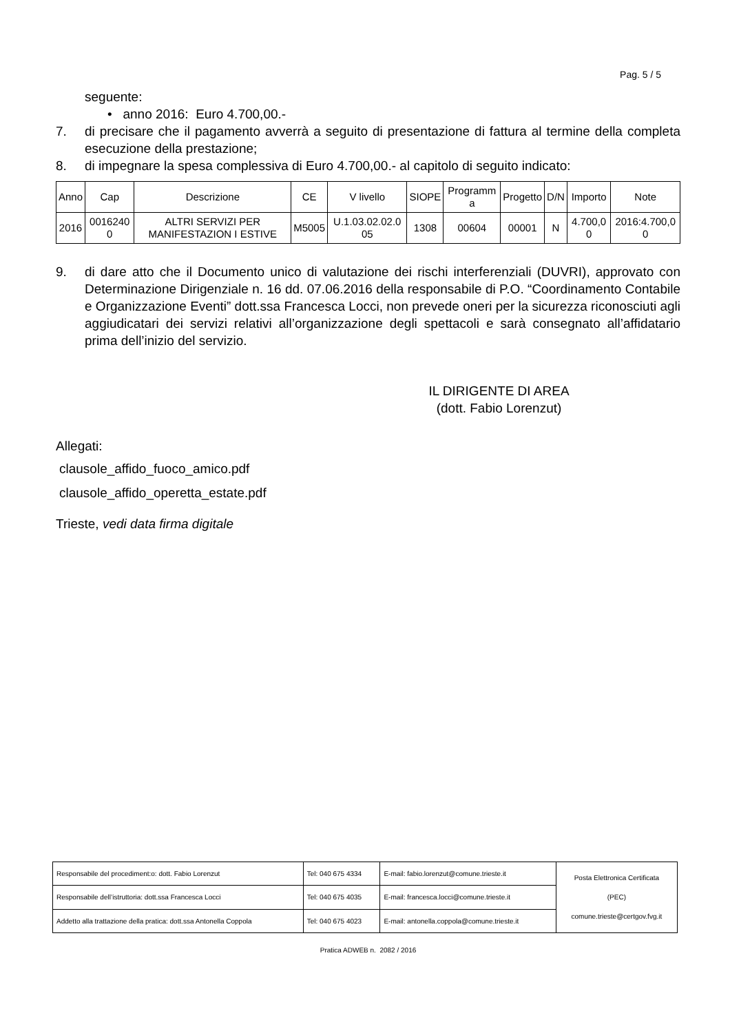Pag. 5 / 5
seguente:
• anno 2016: Euro 4.700,00.-
7. di precisare che il pagamento avverrà a seguito di presentazione di fattura al termine della completa esecuzione della prestazione;
8. di impegnare la spesa complessiva di Euro 4.700,00.- al capitolo di seguito indicato:
| Anno | Cap | Descrizione | CE | V livello | SIOPE | Programm a | Progetto | D/N | Importo | Note |
| --- | --- | --- | --- | --- | --- | --- | --- | --- | --- | --- |
| 2016 | 0016240 0 | ALTRI SERVIZI PER MANIFESTAZION I ESTIVE | M5005 | U.1.03.02.02.0 05 | 1308 | 00604 | 00001 | N | 4.700,0 0 | 2016:4.700,0 0 |
9. di dare atto che il Documento unico di valutazione dei rischi interferenziali (DUVRI), approvato con Determinazione Dirigenziale n. 16 dd. 07.06.2016 della responsabile di P.O. “Coordinamento Contabile e Organizzazione Eventi” dott.ssa Francesca Locci, non prevede oneri per la sicurezza riconosciuti agli aggiudicatari dei servizi relativi all’organizzazione degli spettacoli e sarà consegnato all’affidatario prima dell’inizio del servizio.
IL DIRIGENTE DI AREA
(dott. Fabio Lorenzut)
Allegati:
clausole_affido_fuoco_amico.pdf
clausole_affido_operetta_estate.pdf
Trieste, vedi data firma digitale
| Responsabile del procediment:o: dott. Fabio Lorenzut | Tel: 040 675 4334 | E-mail: fabio.lorenzut@comune.trieste.it | Posta Elettronica Certificata (PEC) comune.trieste@certgov.fvg.it |
| Responsabile dell’istruttoria: dott.ssa Francesca Locci | Tel: 040 675 4035 | E-mail: francesca.locci@comune.trieste.it | |
| Addetto alla trattazione della pratica: dott.ssa Antonella Coppola | Tel: 040 675 4023 | E-mail: antonella.coppola@comune.trieste.it | |
Pratica ADWEB n. 2082 / 2016